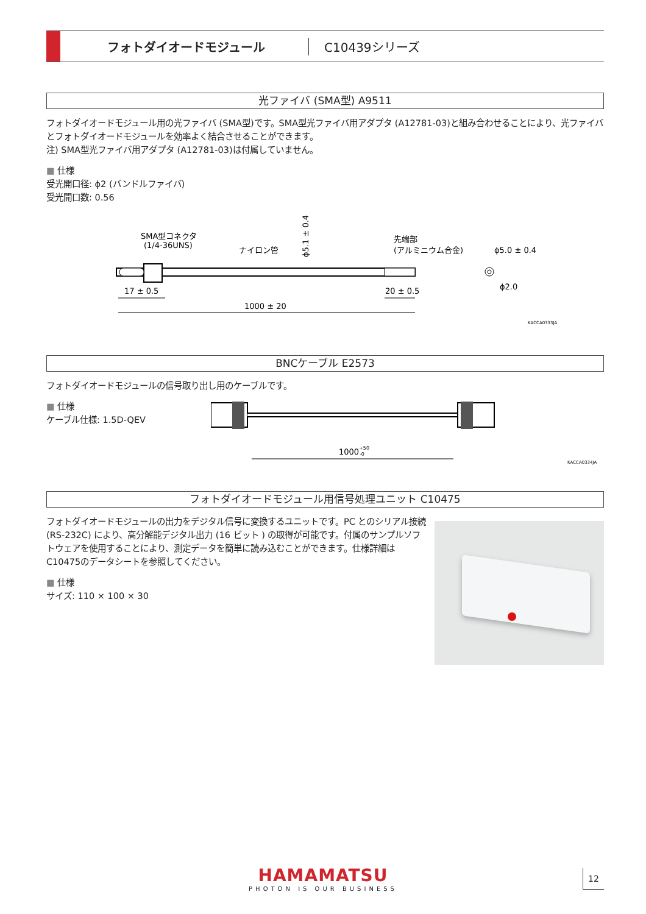フォトダイオードモジュール C10439シリーズ
光ファイバ (SMA型) A9511
フォトダイオードモジュール用の光ファイバ (SMA型)です。SMA型光ファイバ用アダプタ (A12781-03)と組み合わせることにより、光ファイバとフォトダイオードモジュールを効率よく結合させることができます。
注) SMA型光ファイバ用アダプタ (A12781-03)は付属していません。
■ 仕様
受光開口径: ϕ2 (バンドルファイバ)
受光開口数: 0.56
SMA型コネクタ
(1/4-36UNS)
ナイロン管
先端部
(アルミニウム合金)
ϕ5.0 ± 0.4
ϕ2.0
ϕ5.1 ± 0.4
17 ± 0.5
20 ± 0.5
1000 ± 20
KACCA0333JA
BNCケーブル E2573
フォトダイオードモジュールの信号取り出し用のケーブルです。
■ 仕様
ケーブル仕様: 1.5D-QEV
1000+50-0
KACCA0334JA
フォトダイオードモジュール用信号処理ユニット C10475
フォトダイオードモジュールの出力をデジタル信号に変換するユニットです。PC とのシリアル接続 (RS-232C) により、高分解能デジタル出力 (16 ビット ) の取得が可能です。付属のサンプルソフトウェアを使用することにより、測定データを簡単に読み込むことができます。仕様詳細はC10475のデータシートを参照してください。
■ 仕様
サイズ: 110 × 100 × 30
HAMAMATSU
PHOTON IS OUR BUSINESS
12